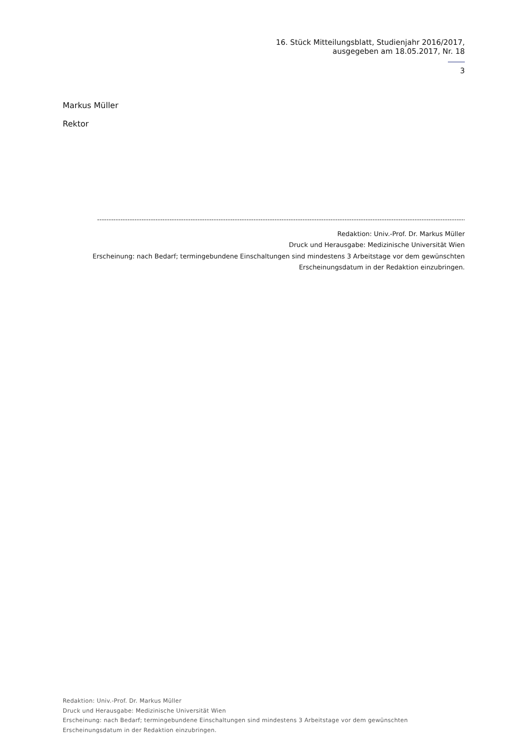16. Stück Mitteilungsblatt, Studienjahr 2016/2017,
ausgegeben am 18.05.2017, Nr. 18
3
Markus Müller
Rektor
-------------------------------------------------------------------------------------------------------------------------------------------------------------------
Redaktion: Univ.-Prof. Dr. Markus Müller
Druck und Herausgabe: Medizinische Universität Wien
Erscheinung: nach Bedarf; termingebundene Einschaltungen sind mindestens 3 Arbeitstage vor dem gewünschten Erscheinungsdatum in der Redaktion einzubringen.
Redaktion: Univ.-Prof. Dr. Markus Müller
Druck und Herausgabe: Medizinische Universität Wien
Erscheinung: nach Bedarf; termingebundene Einschaltungen sind mindestens 3 Arbeitstage vor dem gewünschten
Erscheinungsdatum in der Redaktion einzubringen.